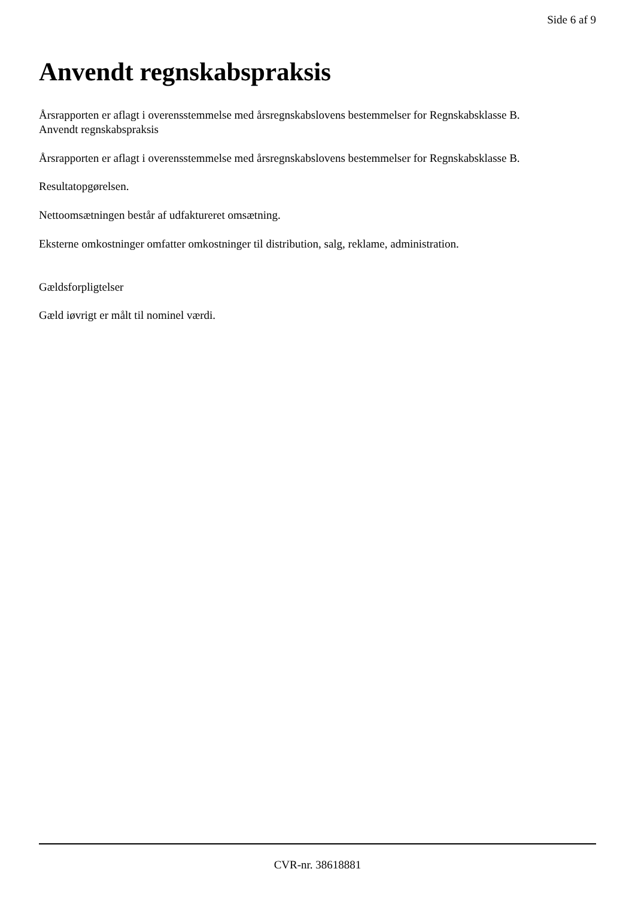Side 6 af 9
Anvendt regnskabspraksis
Årsrapporten er aflagt i overensstemmelse med årsregnskabslovens bestemmelser for Regnskabsklasse B.
Anvendt regnskabspraksis
Årsrapporten er aflagt i overensstemmelse med årsregnskabslovens bestemmelser for Regnskabsklasse B.
Resultatopgørelsen.
Nettoomsætningen består af udfaktureret omsætning.
Eksterne omkostninger omfatter omkostninger til distribution, salg, reklame, administration.
Gældsforpligtelser
Gæld iøvrigt er målt til nominel værdi.
CVR-nr. 38618881